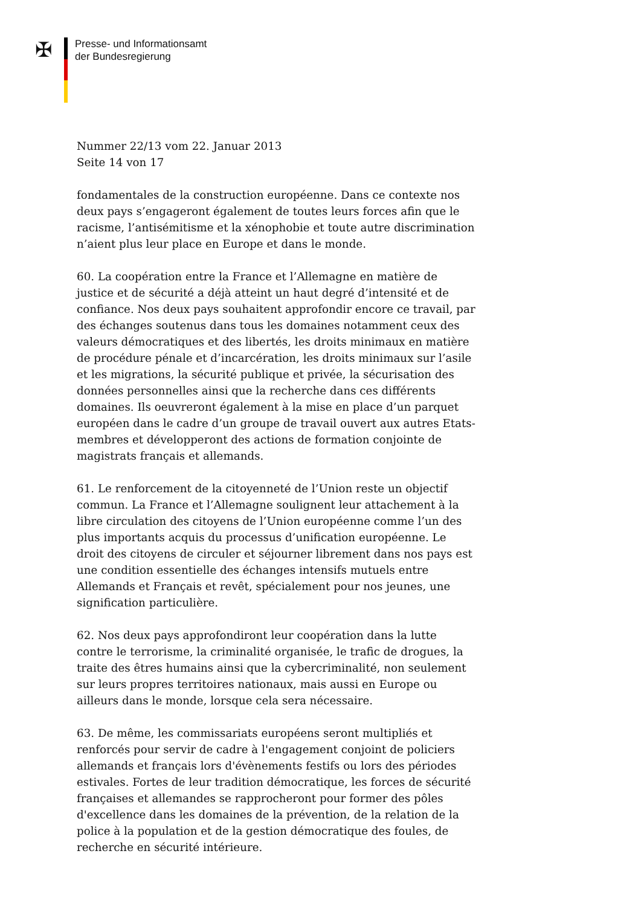✠
Presse- und Informationsamt
der Bundesregierung
Nummer 22/13 vom 22. Januar 2013
Seite 14 von 17
fondamentales de la construction européenne. Dans ce contexte nos deux pays s’engageront également de toutes leurs forces afin que le racisme, l’antisémitisme et la xénophobie et toute autre discrimination n’aient plus leur place en Europe et dans le monde.
60. La coopération entre la France et l’Allemagne en matière de justice et de sécurité a déjà atteint un haut degré d’intensité et de confiance. Nos deux pays souhaitent approfondir encore ce travail, par des échanges soutenus dans tous les domaines notamment ceux des valeurs démocratiques et des libertés, les droits minimaux en matière de procédure pénale et d’incarcération, les droits minimaux sur l’asile et les migrations, la sécurité publique et privée, la sécurisation des données personnelles ainsi que la recherche dans ces différents domaines. Ils oeuvreront également à la mise en place d’un parquet européen dans le cadre d’un groupe de travail ouvert aux autres Etats-membres et développeront des actions de formation conjointe de magistrats français et allemands.
61. Le renforcement de la citoyenneté de l’Union reste un objectif commun. La France et l’Allemagne soulignent leur attachement à la libre circulation des citoyens de l’Union européenne comme l’un des plus importants acquis du processus d’unification européenne. Le droit des citoyens de circuler et séjourner librement dans nos pays est une condition essentielle des échanges intensifs mutuels entre Allemands et Français et revêt, spécialement pour nos jeunes, une signification particulière.
62. Nos deux pays approfondiront leur coopération dans la lutte contre le terrorisme, la criminalité organisée, le trafic de drogues, la traite des êtres humains ainsi que la cybercriminalité, non seulement sur leurs propres territoires nationaux, mais aussi en Europe ou ailleurs dans le monde, lorsque cela sera nécessaire.
63. De même, les commissariats européens seront multipliés et renforcés pour servir de cadre à l'engagement conjoint de policiers allemands et français lors d'évènements festifs ou lors des périodes estivales. Fortes de leur tradition démocratique, les forces de sécurité françaises et allemandes se rapprocheront pour former des pôles d'excellence dans les domaines de la prévention, de la relation de la police à la population et de la gestion démocratique des foules, de recherche en sécurité intérieure.